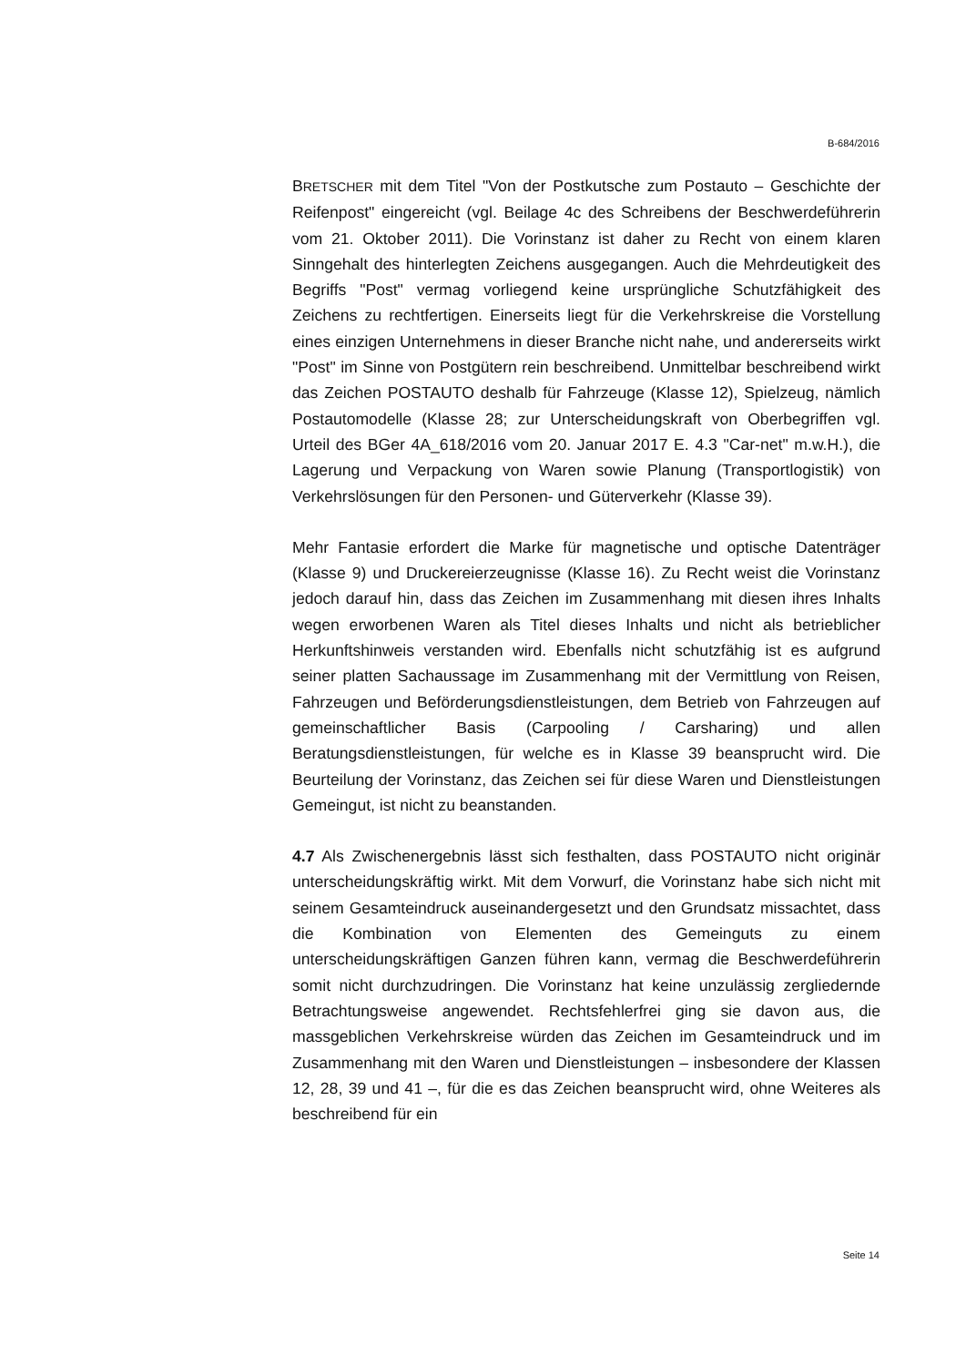B-684/2016
BRETSCHER mit dem Titel "Von der Postkutsche zum Postauto – Geschichte der Reifenpost" eingereicht (vgl. Beilage 4c des Schreibens der Beschwerdeführerin vom 21. Oktober 2011). Die Vorinstanz ist daher zu Recht von einem klaren Sinngehalt des hinterlegten Zeichens ausgegangen. Auch die Mehrdeutigkeit des Begriffs "Post" vermag vorliegend keine ursprüngliche Schutzfähigkeit des Zeichens zu rechtfertigen. Einerseits liegt für die Verkehrskreise die Vorstellung eines einzigen Unternehmens in dieser Branche nicht nahe, und andererseits wirkt "Post" im Sinne von Postgütern rein beschreibend. Unmittelbar beschreibend wirkt das Zeichen POSTAUTO deshalb für Fahrzeuge (Klasse 12), Spielzeug, nämlich Postautomodelle (Klasse 28; zur Unterscheidungskraft von Oberbegriffen vgl. Urteil des BGer 4A_618/2016 vom 20. Januar 2017 E. 4.3 "Car-net" m.w.H.), die Lagerung und Verpackung von Waren sowie Planung (Transportlogistik) von Verkehrslösungen für den Personen- und Güterverkehr (Klasse 39).
Mehr Fantasie erfordert die Marke für magnetische und optische Datenträger (Klasse 9) und Druckereierzeugnisse (Klasse 16). Zu Recht weist die Vorinstanz jedoch darauf hin, dass das Zeichen im Zusammenhang mit diesen ihres Inhalts wegen erworbenen Waren als Titel dieses Inhalts und nicht als betrieblicher Herkunftshinweis verstanden wird. Ebenfalls nicht schutzfähig ist es aufgrund seiner platten Sachaussage im Zusammenhang mit der Vermittlung von Reisen, Fahrzeugen und Beförderungsdienstleistungen, dem Betrieb von Fahrzeugen auf gemeinschaftlicher Basis (Carpooling / Carsharing) und allen Beratungsdienstleistungen, für welche es in Klasse 39 beansprucht wird. Die Beurteilung der Vorinstanz, das Zeichen sei für diese Waren und Dienstleistungen Gemeingut, ist nicht zu beanstanden.
4.7 Als Zwischenergebnis lässt sich festhalten, dass POSTAUTO nicht originär unterscheidungskräftig wirkt. Mit dem Vorwurf, die Vorinstanz habe sich nicht mit seinem Gesamteindruck auseinandergesetzt und den Grundsatz missachtet, dass die Kombination von Elementen des Gemeinguts zu einem unterscheidungskräftigen Ganzen führen kann, vermag die Beschwerdeführerin somit nicht durchzudringen. Die Vorinstanz hat keine unzulässig zergliedernde Betrachtungsweise angewendet. Rechtsfehlerfrei ging sie davon aus, die massgeblichen Verkehrskreise würden das Zeichen im Gesamteindruck und im Zusammenhang mit den Waren und Dienstleistungen – insbesondere der Klassen 12, 28, 39 und 41 –, für die es das Zeichen beansprucht wird, ohne Weiteres als beschreibend für ein
Seite 14